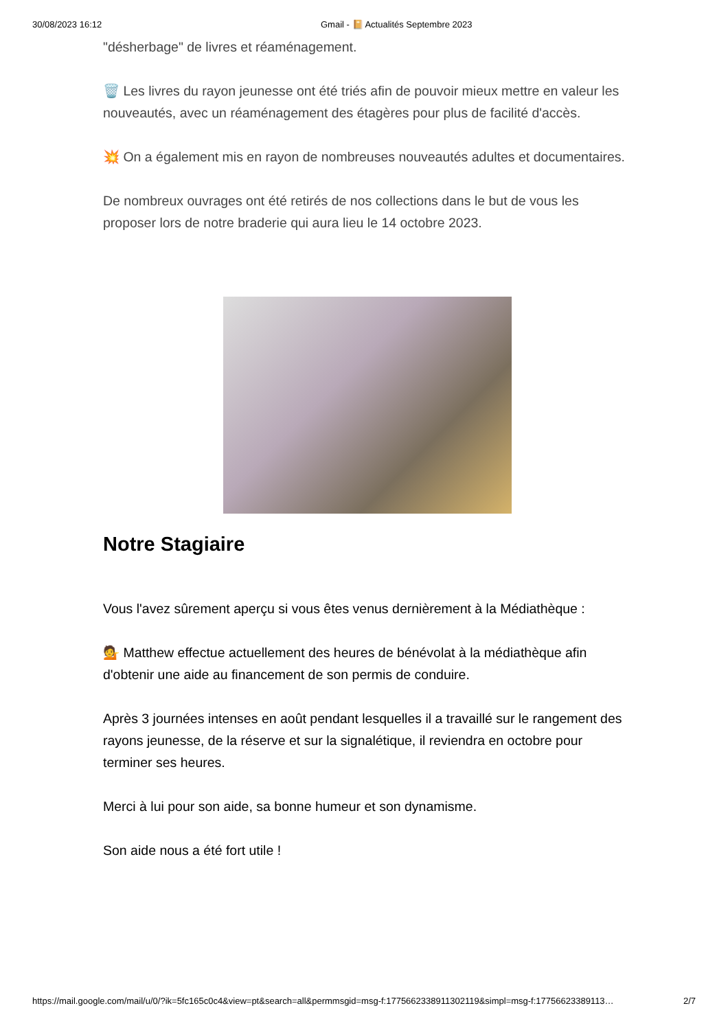30/08/2023 16:12 Gmail - 📔 Actualités Septembre 2023
"désherbage" de livres et réaménagement.
🗑️ Les livres du rayon jeunesse ont été triés afin de pouvoir mieux mettre en valeur les nouveautés, avec un réaménagement des étagères pour plus de facilité d'accès.
💥 On a également mis en rayon de nombreuses nouveautés adultes et documentaires.
De nombreux ouvrages ont été retirés de nos collections dans le but de vous les proposer lors de notre braderie qui aura lieu le 14 octobre 2023.
Notre Stagiaire
Vous l'avez sûrement aperçu si vous êtes venus dernièrement à la Médiathèque :
💁 Matthew effectue actuellement des heures de bénévolat à la médiathèque afin d'obtenir une aide au financement de son permis de conduire.
Après 3 journées intenses en août pendant lesquelles il a travaillé sur le rangement des rayons jeunesse, de la réserve et sur la signalétique, il reviendra en octobre pour terminer ses heures.
Merci à lui pour son aide, sa bonne humeur et son dynamisme.
Son aide nous a été fort utile !
https://mail.google.com/mail/u/0/?ik=5fc165c0c4&view=pt&search=all&permmsgid=msg-f:1775662338911302119&simpl=msg-f:17756623389113… 2/7